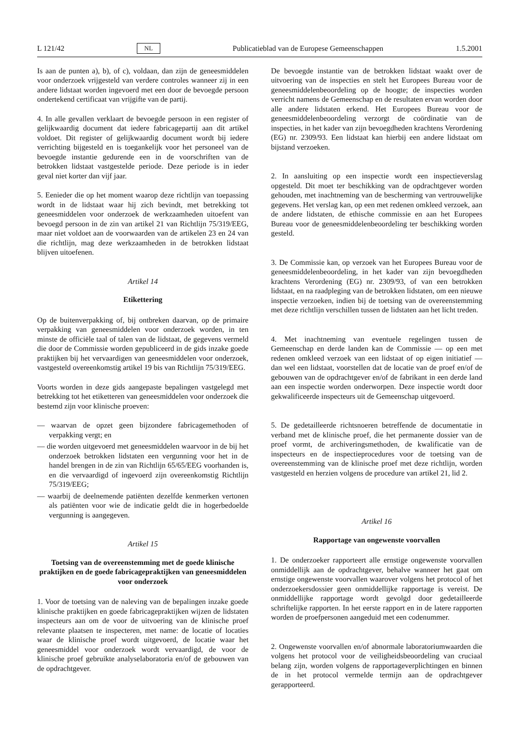L 121/42 NL Publicatieblad van de Europese Gemeenschappen 1.5.2001
Is aan de punten a), b), of c), voldaan, dan zijn de geneesmiddelen voor onderzoek vrijgesteld van verdere controles wanneer zij in een andere lidstaat worden ingevoerd met een door de bevoegde persoon ondertekend certificaat van vrijgifte van de partij.
4. In alle gevallen verklaart de bevoegde persoon in een register of gelijkwaardig document dat iedere fabricagepartij aan dit artikel voldoet. Dit register of gelijkwaardig document wordt bij iedere verrichting bijgesteld en is toegankelijk voor het personeel van de bevoegde instantie gedurende een in de voorschriften van de betrokken lidstaat vastgestelde periode. Deze periode is in ieder geval niet korter dan vijf jaar.
5. Eenieder die op het moment waarop deze richtlijn van toepassing wordt in de lidstaat waar hij zich bevindt, met betrekking tot geneesmiddelen voor onderzoek de werkzaamheden uitoefent van bevoegd persoon in de zin van artikel 21 van Richtlijn 75/319/EEG, maar niet voldoet aan de voorwaarden van de artikelen 23 en 24 van die richtlijn, mag deze werkzaamheden in de betrokken lidstaat blijven uitoefenen.
Artikel 14
Etikettering
Op de buitenverpakking of, bij ontbreken daarvan, op de primaire verpakking van geneesmiddelen voor onderzoek worden, in ten minste de officiële taal of talen van de lidstaat, de gegevens vermeld die door de Commissie worden gepubliceerd in de gids inzake goede praktijken bij het vervaardigen van geneesmiddelen voor onderzoek, vastgesteld overeenkomstig artikel 19 bis van Richtlijn 75/319/EEG.
Voorts worden in deze gids aangepaste bepalingen vastgelegd met betrekking tot het etiketteren van geneesmiddelen voor onderzoek die bestemd zijn voor klinische proeven:
— waarvan de opzet geen bijzondere fabricagemethoden of verpakking vergt; en
— die worden uitgevoerd met geneesmiddelen waarvoor in de bij het onderzoek betrokken lidstaten een vergunning voor het in de handel brengen in de zin van Richtlijn 65/65/EEG voorhanden is, en die vervaardigd of ingevoerd zijn overeenkomstig Richtlijn 75/319/EEG;
— waarbij de deelnemende patiënten dezelfde kenmerken vertonen als patiënten voor wie de indicatie geldt die in hogerbedoelde vergunning is aangegeven.
Artikel 15
Toetsing van de overeenstemming met de goede klinische praktijken en de goede fabricagepraktijken van geneesmiddelen voor onderzoek
1. Voor de toetsing van de naleving van de bepalingen inzake goede klinische praktijken en goede fabricagepraktijken wijzen de lidstaten inspecteurs aan om de voor de uitvoering van de klinische proef relevante plaatsen te inspecteren, met name: de locatie of locaties waar de klinische proef wordt uitgevoerd, de locatie waar het geneesmiddel voor onderzoek wordt vervaardigd, de voor de klinische proef gebruikte analyselaboratoria en/of de gebouwen van de opdrachtgever.
De bevoegde instantie van de betrokken lidstaat waakt over de uitvoering van de inspecties en stelt het Europees Bureau voor de geneesmiddelenbeoordeling op de hoogte; de inspecties worden verricht namens de Gemeenschap en de resultaten ervan worden door alle andere lidstaten erkend. Het Europees Bureau voor de geneesmiddelenbeoordeling verzorgt de coördinatie van de inspecties, in het kader van zijn bevoegdheden krachtens Verordening (EG) nr. 2309/93. Een lidstaat kan hierbij een andere lidstaat om bijstand verzoeken.
2. In aansluiting op een inspectie wordt een inspectieverslag opgesteld. Dit moet ter beschikking van de opdrachtgever worden gehouden, met inachtneming van de bescherming van vertrouwelijke gegevens. Het verslag kan, op een met redenen omkleed verzoek, aan de andere lidstaten, de ethische commissie en aan het Europees Bureau voor de geneesmiddelenbeoordeling ter beschikking worden gesteld.
3. De Commissie kan, op verzoek van het Europees Bureau voor de geneesmiddelenbeoordeling, in het kader van zijn bevoegdheden krachtens Verordening (EG) nr. 2309/93, of van een betrokken lidstaat, en na raadpleging van de betrokken lidstaten, om een nieuwe inspectie verzoeken, indien bij de toetsing van de overeenstemming met deze richtlijn verschillen tussen de lidstaten aan het licht treden.
4. Met inachtneming van eventuele regelingen tussen de Gemeenschap en derde landen kan de Commissie — op een met redenen omkleed verzoek van een lidstaat of op eigen initiatief — dan wel een lidstaat, voorstellen dat de locatie van de proef en/of de gebouwen van de opdrachtgever en/of de fabrikant in een derde land aan een inspectie worden onderworpen. Deze inspectie wordt door gekwalificeerde inspecteurs uit de Gemeenschap uitgevoerd.
5. De gedetailleerde richtsnoeren betreffende de documentatie in verband met de klinische proef, die het permanente dossier van de proef vormt, de archiveringsmethoden, de kwalificatie van de inspecteurs en de inspectieprocedures voor de toetsing van de overeenstemming van de klinische proef met deze richtlijn, worden vastgesteld en herzien volgens de procedure van artikel 21, lid 2.
Artikel 16
Rapportage van ongewenste voorvallen
1. De onderzoeker rapporteert alle ernstige ongewenste voorvallen onmiddellijk aan de opdrachtgever, behalve wanneer het gaat om ernstige ongewenste voorvallen waarover volgens het protocol of het onderzoekersdossier geen onmiddellijke rapportage is vereist. De onmiddellijke rapportage wordt gevolgd door gedetailleerde schriftelijke rapporten. In het eerste rapport en in de latere rapporten worden de proefpersonen aangeduid met een codenummer.
2. Ongewenste voorvallen en/of abnormale laboratoriumwaarden die volgens het protocol voor de veiligheidsbeoordeling van cruciaal belang zijn, worden volgens de rapportageverplichtingen en binnen de in het protocol vermelde termijn aan de opdrachtgever gerapporteerd.